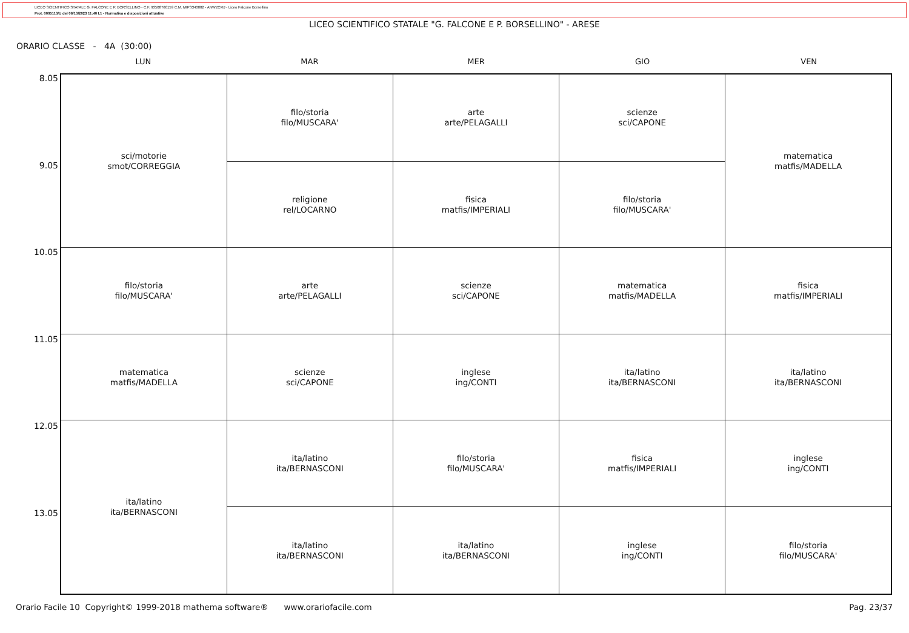LICEO SCIENTIFICO STATALE G. FALCONE E P. BORSELLINO - C.F. 93508760159 C.M. MIPS340002 - ANWZCMJ - Liceo Falcone Borsellino
Prot. 0005110/U del 06/10/2023 11:40 I.1 - Normativa e disposizioni attuative
LICEO SCIENTIFICO STATALE "G. FALCONE E P. BORSELLINO" - ARESE
ORARIO CLASSE - 4A (30:00)
LUN MAR MER GIO VEN
8.05
9.05
10.05
11.05
12.05
13.05
| sci/motorie smot/CORREGGIA | filo/storia filo/MUSCARA' | arte arte/PELAGALLI | scienze sci/CAPONE | matematica matfis/MADELLA |
| | religione rel/LOCARNO | fisica matfis/IMPERIALI | filo/storia filo/MUSCARA' | |
| filo/storia filo/MUSCARA' | arte arte/PELAGALLI | scienze sci/CAPONE | matematica matfis/MADELLA | fisica matfis/IMPERIALI |
| matematica matfis/MADELLA | scienze sci/CAPONE | inglese ing/CONTI | ita/latino ita/BERNASCONI | ita/latino ita/BERNASCONI |
| ita/latino ita/BERNASCONI | ita/latino ita/BERNASCONI | filo/storia filo/MUSCARA' | fisica matfis/IMPERIALI | inglese ing/CONTI |
| | ita/latino ita/BERNASCONI | ita/latino ita/BERNASCONI | inglese ing/CONTI | filo/storia filo/MUSCARA' |
Orario Facile 10 Copyright© 1999-2018 mathema software® www.orariofacile.com Pag. 23/37